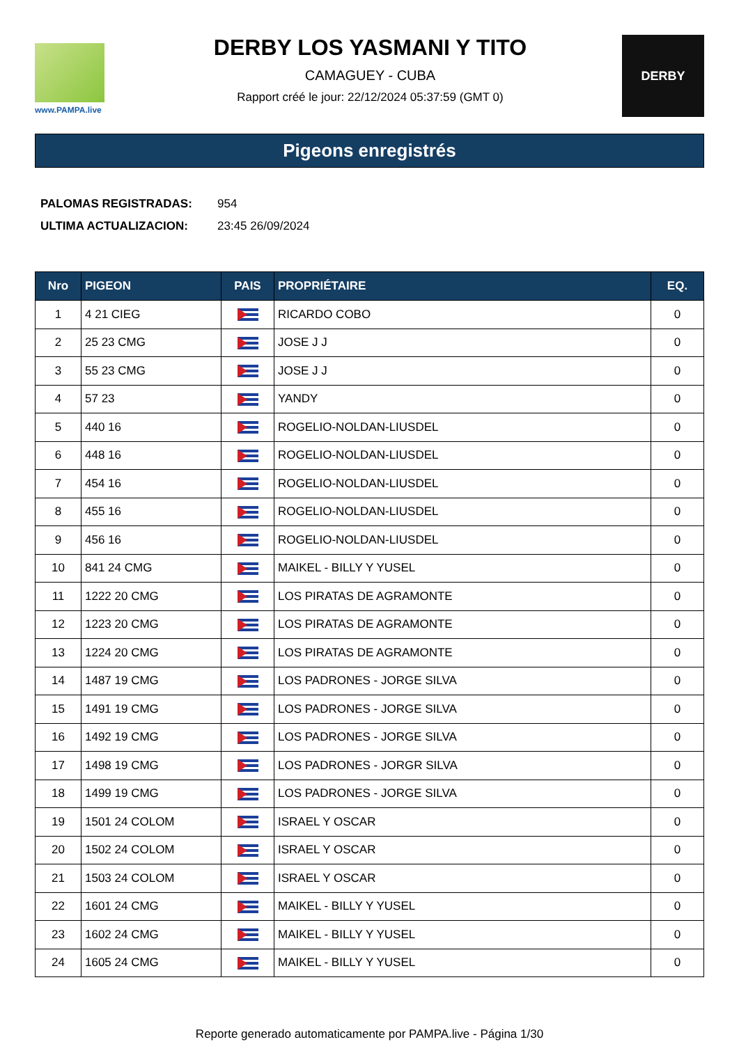www.PAMPA.live
DERBY LOS YASMANI Y TITO
CAMAGUEY - CUBA
Rapport créé le jour: 22/12/2024 05:37:59 (GMT 0)
DERBY
Pigeons enregistrés
| PALOMAS REGISTRADAS: | 954 |
| ULTIMA ACTUALIZACION: | 23:45 26/09/2024 |
| Nro | PIGEON | PAIS | PROPRIÉTAIRE | EQ. |
| --- | --- | --- | --- | --- |
| 1 | 4 21 CIEG | | RICARDO COBO | 0 |
| 2 | 25 23 CMG | | JOSE J J | 0 |
| 3 | 55 23 CMG | | JOSE J J | 0 |
| 4 | 57 23 | | YANDY | 0 |
| 5 | 440 16 | | ROGELIO-NOLDAN-LIUSDEL | 0 |
| 6 | 448 16 | | ROGELIO-NOLDAN-LIUSDEL | 0 |
| 7 | 454 16 | | ROGELIO-NOLDAN-LIUSDEL | 0 |
| 8 | 455 16 | | ROGELIO-NOLDAN-LIUSDEL | 0 |
| 9 | 456 16 | | ROGELIO-NOLDAN-LIUSDEL | 0 |
| 10 | 841 24 CMG | | MAIKEL - BILLY Y YUSEL | 0 |
| 11 | 1222 20 CMG | | LOS PIRATAS DE AGRAMONTE | 0 |
| 12 | 1223 20 CMG | | LOS PIRATAS DE AGRAMONTE | 0 |
| 13 | 1224 20 CMG | | LOS PIRATAS DE AGRAMONTE | 0 |
| 14 | 1487 19 CMG | | LOS PADRONES - JORGE SILVA | 0 |
| 15 | 1491 19 CMG | | LOS PADRONES - JORGE SILVA | 0 |
| 16 | 1492 19 CMG | | LOS PADRONES - JORGE SILVA | 0 |
| 17 | 1498 19 CMG | | LOS PADRONES - JORGR SILVA | 0 |
| 18 | 1499 19 CMG | | LOS PADRONES - JORGE SILVA | 0 |
| 19 | 1501 24 COLOM | | ISRAEL Y OSCAR | 0 |
| 20 | 1502 24 COLOM | | ISRAEL Y OSCAR | 0 |
| 21 | 1503 24 COLOM | | ISRAEL Y OSCAR | 0 |
| 22 | 1601 24 CMG | | MAIKEL - BILLY Y YUSEL | 0 |
| 23 | 1602 24 CMG | | MAIKEL - BILLY Y YUSEL | 0 |
| 24 | 1605 24 CMG | | MAIKEL - BILLY Y YUSEL | 0 |
Reporte generado automaticamente por PAMPA.live - Página 1/30